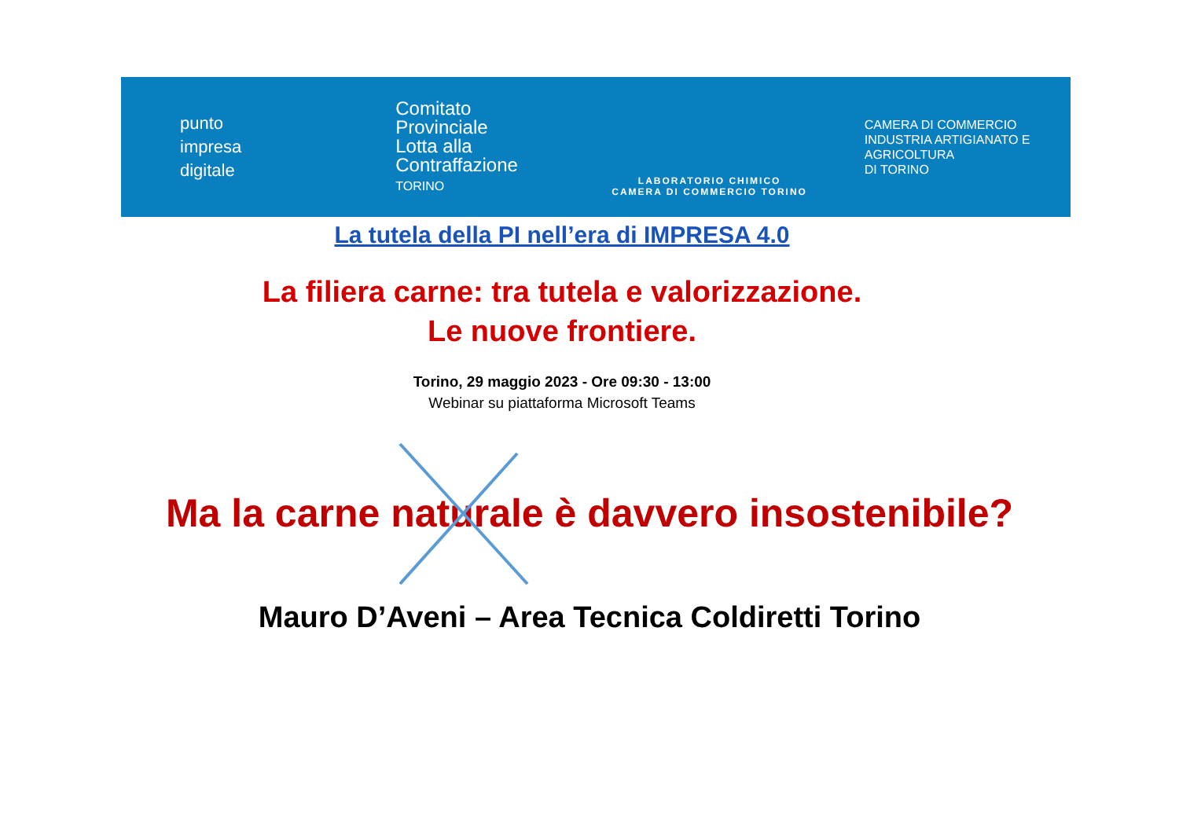punto
impresa
digitale
Comitato
Provinciale
Lotta alla
Contraffazione
TORINO
LABORATORIO CHIMICO
CAMERA DI COMMERCIO TORINO
CAMERA DI COMMERCIO
INDUSTRIA ARTIGIANATO E AGRICOLTURA
DI TORINO
La tutela della PI nell’era di IMPRESA 4.0
La filiera carne: tra tutela e valorizzazione.
Le nuove frontiere.
Torino, 29 maggio 2023 - Ore 09:30 - 13:00
Webinar su piattaforma Microsoft Teams
Ma la carne naturale è davvero insostenibile?
Mauro D’Aveni – Area Tecnica Coldiretti Torino